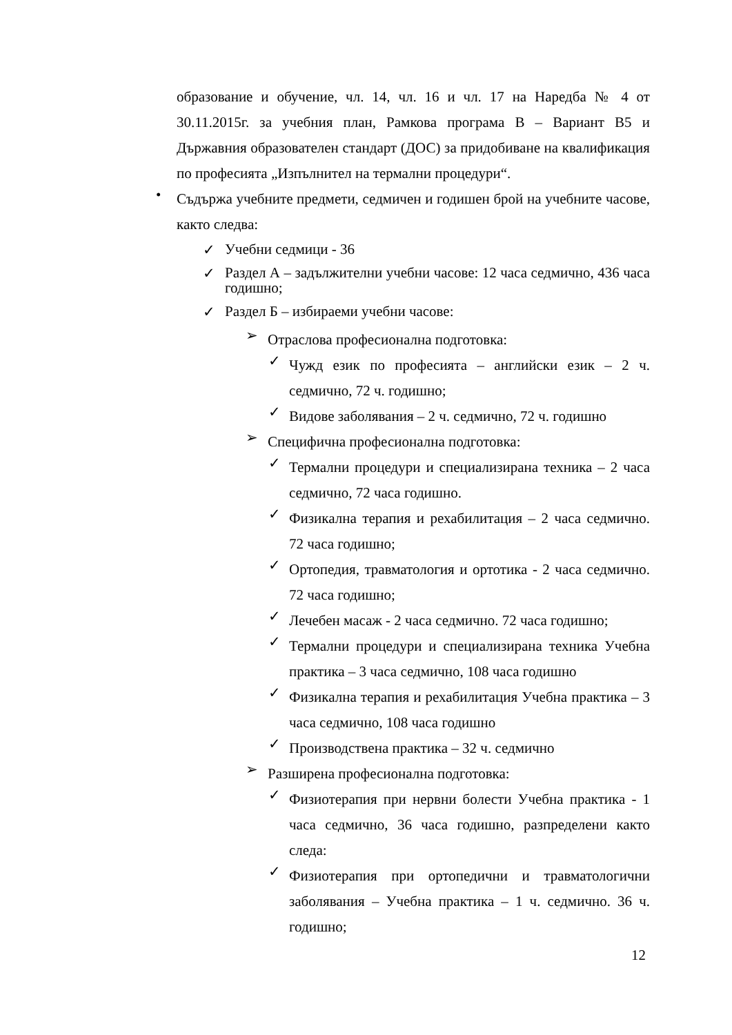образование и обучение, чл. 14, чл. 16 и чл. 17 на Наредба № 4 от 30.11.2015г. за учебния план, Рамкова програма В – Вариант В5 и Държавния образователен стандарт (ДОС) за придобиване на квалификация по професията „Изпълнител на термални процедури“.
•
Съдържа учебните предмети, седмичен и годишен брой на учебните часове, както следва:
✓
Учебни седмици - 36
✓
Раздел А – задължителни учебни часове: 12 часа седмично, 436 часа годишно;
✓
Раздел Б – избираеми учебни часове:
➢
Отраслова професионална подготовка:
✓
Чужд език по професията – английски език – 2 ч. седмично, 72 ч. годишно;
✓
Видове заболявания – 2 ч. седмично, 72 ч. годишно
➢
Специфична професионална подготовка:
✓
Термални процедури и специализирана техника – 2 часа седмично, 72 часа годишно.
✓
Физикална терапия и рехабилитация – 2 часа седмично. 72 часа годишно;
✓
Ортопедия, травматология и ортотика - 2 часа седмично. 72 часа годишно;
✓
Лечебен масаж - 2 часа седмично. 72 часа годишно;
✓
Термални процедури и специализирана техника Учебна практика – 3 часа седмично, 108 часа годишно
✓
Физикална терапия и рехабилитация Учебна практика – 3 часа седмично, 108 часа годишно
✓
Производствена практика – 32 ч. седмично
➢
Разширена професионална подготовка:
✓
Физиотерапия при нервни болести Учебна практика - 1 часа седмично, 36 часа годишно, разпределени както следа:
✓
Физиотерапия при ортопедични и травматологични заболявания – Учебна практика – 1 ч. седмично. 36 ч. годишно;
12